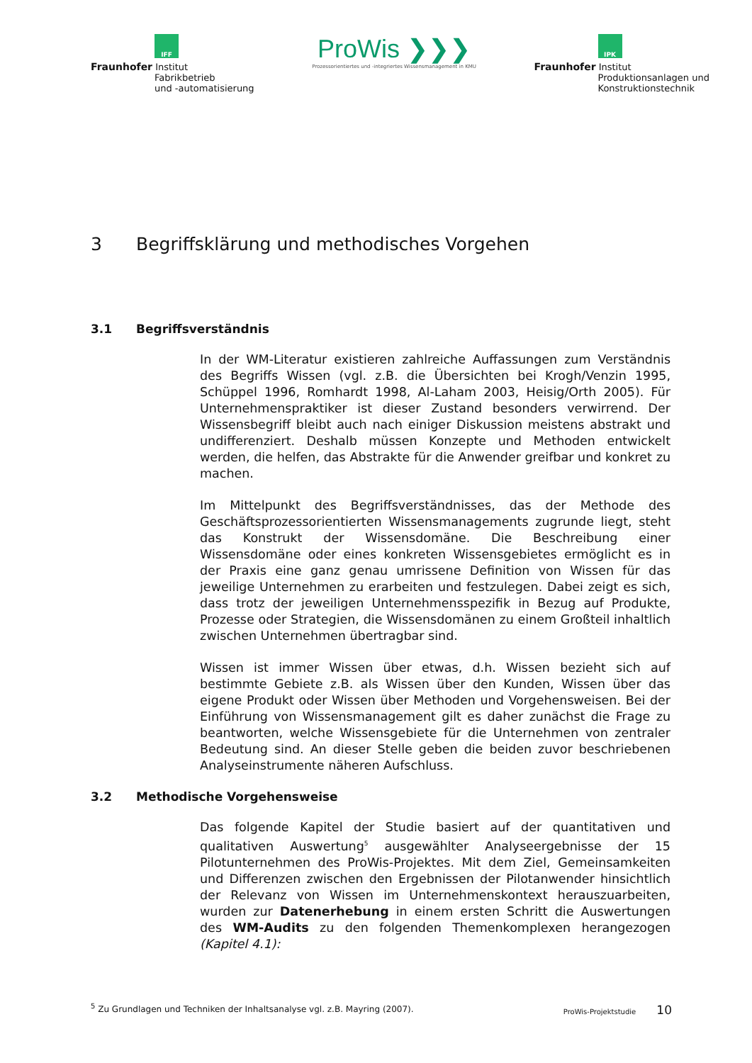IFF
Fraunhofer Institut
Fabrikbetrieb
und -automatisierung
ProWis ❯❯❯
Prozessorientiertes und -integriertes Wissensmanagement in KMU
IPK
Fraunhofer Institut
Produktionsanlagen und
Konstruktionstechnik
3 Begriffsklärung und methodisches Vorgehen
3.1 Begriffsverständnis
In der WM-Literatur existieren zahlreiche Auffassungen zum Verständnis des Begriffs Wissen (vgl. z.B. die Übersichten bei Krogh/Venzin 1995, Schüppel 1996, Romhardt 1998, Al-Laham 2003, Heisig/Orth 2005). Für Unternehmens­praktiker ist dieser Zustand besonders verwirrend. Der Wissensbegriff bleibt auch nach einiger Diskussion meistens abstrakt und undifferenziert. Deshalb müssen Konzepte und Methoden entwickelt werden, die helfen, das Abstrakte für die Anwender greifbar und konkret zu machen.
Im Mittelpunkt des Begriffsverständnisses, das der Methode des Geschäftspro­zessorientierten Wissensmanagements zugrunde liegt, steht das Konstrukt der Wissensdomäne. Die Beschreibung einer Wissensdomäne oder eines konkreten Wissensgebietes ermöglicht es in der Praxis eine ganz genau umrissene Defini­tion von Wissen für das jeweilige Unternehmen zu erarbeiten und festzulegen. Dabei zeigt es sich, dass trotz der jeweiligen Unternehmensspezifik in Bezug auf Produkte, Prozesse oder Strategien, die Wissensdomänen zu einem Großteil inhaltlich zwischen Unternehmen übertragbar sind.
Wissen ist immer Wissen über etwas, d.h. Wissen bezieht sich auf bestimmte Gebiete z.B. als Wissen über den Kunden, Wissen über das eigene Produkt oder Wissen über Methoden und Vorgehensweisen. Bei der Einführung von Wis­sensmanagement gilt es daher zunächst die Frage zu beantworten, welche Wissensgebiete für die Unternehmen von zentraler Bedeutung sind. An dieser Stelle geben die beiden zuvor beschriebenen Analyseinstrumente näheren Auf­schluss.
3.2 Methodische Vorgehensweise
Das folgende Kapitel der Studie basiert auf der quantitativen und qualitativen Auswertung<sup>5</sup> ausgewählter Analyseergebnisse der 15 Pilotunternehmen des ProWis-Projektes. Mit dem Ziel, Gemeinsamkeiten und Differenzen zwischen den Ergebnissen der Pilotanwender hinsichtlich der Relevanz von Wissen im Un­ternehmenskontext herauszuarbeiten, wurden zur Datenerhebung in einem ersten Schritt die Auswertungen des WM-Audits zu den folgenden Themen­komplexen herangezogen (Kapitel 4.1):
<sup>5</sup> Zu Grundlagen und Techniken der Inhaltsanalyse vgl. z.B. Mayring (2007).
ProWis-Projektstudie 10